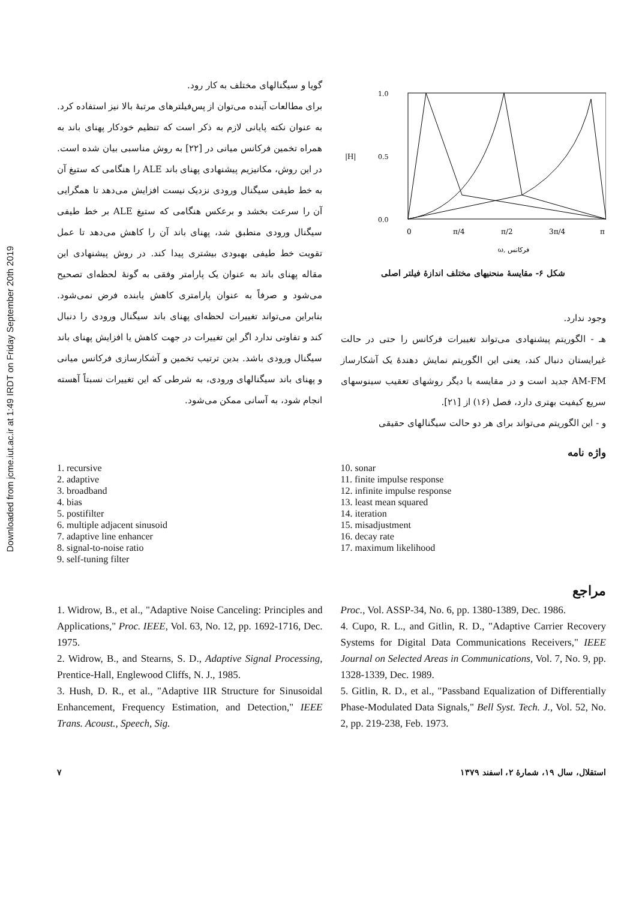Downloaded from jcme.iut.ac.ir at 1:49 IRDT on Friday September 20th 2019
1.0
0.5
0.0
|H|
0
π/4
π/2
3π/4
π
ω, فرکانس
شکل ۶- مقایسهٔ منحنیهای مختلف اندازهٔ فیلتر اصلی
وجود ندارد.
هـ - الگوریتم پیشنهادی می‌تواند تغییرات فرکانس را حتی در حالت غیرایستان دنبال کند، یعنی این الگوریتم نمایش دهندهٔ یک آشکارساز AM-FM جدید است و در مقایسه با دیگر روشهای تعقیب سینوسهای سریع کیفیت بهتری دارد، فصل (۱۶) از [۲۱].
و - این الگوریتم می‌تواند برای هر دو حالت سیگنالهای حقیقی
گویا و سیگنالهای مختلف به کار رود.
برای مطالعات آینده می‌توان از پس‌فیلترهای مرتبهٔ بالا نیز استفاده کرد.
به عنوان نکته پایانی لازم به ذکر است که تنظیم خودکار پهنای باند به همراه تخمین فرکانس میانی در [۲۲] به روش مناسبی بیان شده است. در این روش، مکانیزیم پیشنهادی پهنای باند ALE را هنگامی که ستیغ آن به خط طیفی سیگنال ورودی نزدیک نیست افزایش می‌دهد تا همگرایی آن را سرعت بخشد و برعکس هنگامی که ستیغ ALE بر خط طیفی سیگنال ورودی منطبق شد، پهنای باند آن را کاهش می‌دهد تا عمل تقویت خط طیفی بهبودی بیشتری پیدا کند. در روش پیشنهادی این مقاله پهنای باند به عنوان یک پارامتر وفقی به گونهٔ لحظه‌ای تصحیح می‌شود و صرفاً به عنوان پارامتری کاهش یابنده فرض نمی‌شود. بنابراین می‌تواند تغییرات لحظه‌ای پهنای باند سیگنال ورودی را دنبال کند و تفاوتی ندارد اگر این تغییرات در جهت کاهش یا افزایش پهنای باند سیگنال ورودی باشد. بدین ترتیب تخمین و آشکارسازی فرکانس میانی و پهنای باند سیگنالهای ورودی، به شرطی که این تغییرات نسبتاً آهسته انجام شود، به آسانی ممکن می‌شود.
واژه نامه
10. sonar
11. finite impulse response
12. infinite impulse response
13. least mean squared
14. iteration
15. misadjustment
16. decay rate
17. maximum likelihood
1. recursive
2. adaptive
3. broadband
4. bias
5. postifilter
6. multiple adjacent sinusoid
7. adaptive line enhancer
8. signal-to-noise ratio
9. self-tuning filter
مراجع
1. Widrow, B., et al., "Adaptive Noise Canceling: Principles and Applications," Proc. IEEE, Vol. 63, No. 12, pp. 1692-1716, Dec. 1975.
2. Widrow, B., and Stearns, S. D., Adaptive Signal Processing, Prentice-Hall, Englewood Cliffs, N. J., 1985.
3. Hush, D. R., et al., "Adaptive IIR Structure for Sinusoidal Enhancement, Frequency Estimation, and Detection," IEEE Trans. Acoust., Speech, Sig.
Proc., Vol. ASSP-34, No. 6, pp. 1380-1389, Dec. 1986.
4. Cupo, R. L., and Gitlin, R. D., "Adaptive Carrier Recovery Systems for Digital Data Communications Receivers," IEEE Journal on Selected Areas in Communications, Vol. 7, No. 9, pp. 1328-1339, Dec. 1989.
5. Gitlin, R. D., et al., "Passband Equalization of Differentially Phase-Modulated Data Signals," Bell Syst. Tech. J., Vol. 52, No. 2, pp. 219-238, Feb. 1973.
استقلال، سال ۱۹، شمارهٔ ۲، اسفند ۱۳۷۹ ۷